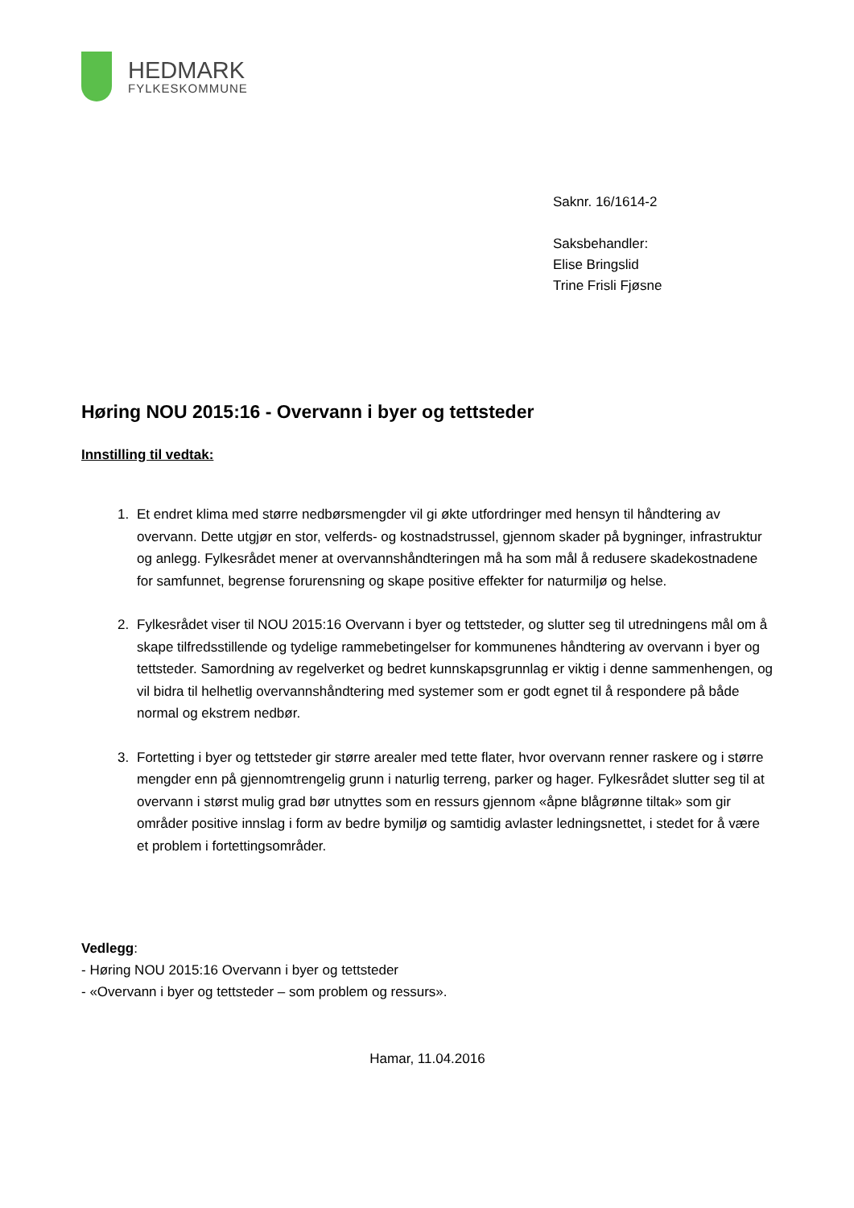HEDMARK
FYLKESKOMMUNE
Saknr. 16/1614-2
Saksbehandler:
Elise Bringslid
Trine Frisli Fjøsne
Høring NOU 2015:16 - Overvann i byer og tettsteder
Innstilling til vedtak:
1. Et endret klima med større nedbørsmengder vil gi økte utfordringer med hensyn til håndtering av overvann. Dette utgjør en stor, velferds- og kostnadstrussel, gjennom skader på bygninger, infrastruktur og anlegg. Fylkesrådet mener at overvannshåndteringen må ha som mål å redusere skadekostnadene for samfunnet, begrense forurensning og skape positive effekter for naturmiljø og helse.
2. Fylkesrådet viser til NOU 2015:16 Overvann i byer og tettsteder, og slutter seg til utredningens mål om å skape tilfredsstillende og tydelige rammebetingelser for kommunenes håndtering av overvann i byer og tettsteder. Samordning av regelverket og bedret kunnskapsgrunnlag er viktig i denne sammenhengen, og vil bidra til helhetlig overvannshåndtering med systemer som er godt egnet til å respondere på både normal og ekstrem nedbør.
3. Fortetting i byer og tettsteder gir større arealer med tette flater, hvor overvann renner raskere og i større mengder enn på gjennomtrengelig grunn i naturlig terreng, parker og hager. Fylkesrådet slutter seg til at overvann i størst mulig grad bør utnyttes som en ressurs gjennom «åpne blågrønne tiltak» som gir områder positive innslag i form av bedre bymiljø og samtidig avlaster ledningsnettet, i stedet for å være et problem i fortettingsområder.
Vedlegg:
- Høring NOU 2015:16 Overvann i byer og tettsteder
- «Overvann i byer og tettsteder – som problem og ressurs».
Hamar, 11.04.2016